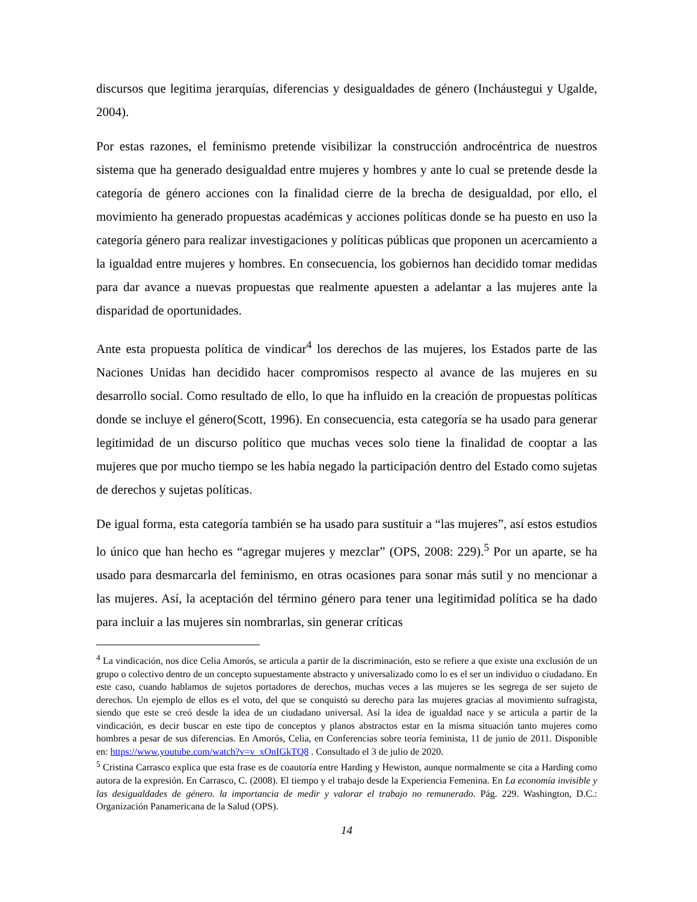discursos que legitima jerarquías, diferencias y desigualdades de género (Incháustegui y Ugalde, 2004).
Por estas razones, el feminismo pretende visibilizar la construcción androcéntrica de nuestros sistema que ha generado desigualdad entre mujeres y hombres y ante lo cual se pretende desde la categoría de género acciones con la finalidad cierre de la brecha de desigualdad, por ello, el movimiento ha generado propuestas académicas y acciones políticas donde se ha puesto en uso la categoría género para realizar investigaciones y políticas públicas que proponen un acercamiento a la igualdad entre mujeres y hombres. En consecuencia, los gobiernos han decidido tomar medidas para dar avance a nuevas propuestas que realmente apuesten a adelantar a las mujeres ante la disparidad de oportunidades.
Ante esta propuesta política de vindicar<sup>4</sup> los derechos de las mujeres, los Estados parte de las Naciones Unidas han decidido hacer compromisos respecto al avance de las mujeres en su desarrollo social. Como resultado de ello, lo que ha influido en la creación de propuestas políticas donde se incluye el género(Scott, 1996). En consecuencia, esta categoría se ha usado para generar legitimidad de un discurso político que muchas veces solo tiene la finalidad de cooptar a las mujeres que por mucho tiempo se les había negado la participación dentro del Estado como sujetas de derechos y sujetas políticas.
De igual forma, esta categoría también se ha usado para sustituir a “las mujeres”, así estos estudios lo único que han hecho es “agregar mujeres y mezclar” (OPS, 2008: 229).<sup>5</sup> Por un aparte, se ha usado para desmarcarla del feminismo, en otras ocasiones para sonar más sutil y no mencionar a las mujeres. Así, la aceptación del término género para tener una legitimidad política se ha dado para incluir a las mujeres sin nombrarlas, sin generar críticas
<sup>4</sup> La vindicación, nos dice Celia Amorós, se articula a partir de la discriminación, esto se refiere a que existe una exclusión de un grupo o colectivo dentro de un concepto supuestamente abstracto y universalizado como lo es el ser un individuo o ciudadano. En este caso, cuando hablamos de sujetos portadores de derechos, muchas veces a las mujeres se les segrega de ser sujeto de derechos. Un ejemplo de ellos es el voto, del que se conquistó su derecho para las mujeres gracias al movimiento sufragista, siendo que este se creó desde la idea de un ciudadano universal. Así la idea de igualdad nace y se articula a partir de la vindicación, es decir buscar en este tipo de conceptos y planos abstractos estar en la misma situación tanto mujeres como hombres a pesar de sus diferencias. En Amorós, Celia, en Conferencias sobre teoría feminista, 11 de junio de 2011. Disponible en: https://www.youtube.com/watch?v=v_xOnIGkTQ8 . Consultado el 3 de julio de 2020.
<sup>5</sup> Cristina Carrasco explica que esta frase es de coautoría entre Harding y Hewiston, aunque normalmente se cita a Harding como autora de la expresión. En Carrasco, C. (2008). El tiempo y el trabajo desde la Experiencia Femenina. En La economía invisible y las desigualdades de género. la importancia de medir y valorar el trabajo no remunerado. Pág. 229. Washington, D.C.: Organización Panamericana de la Salud (OPS).
14